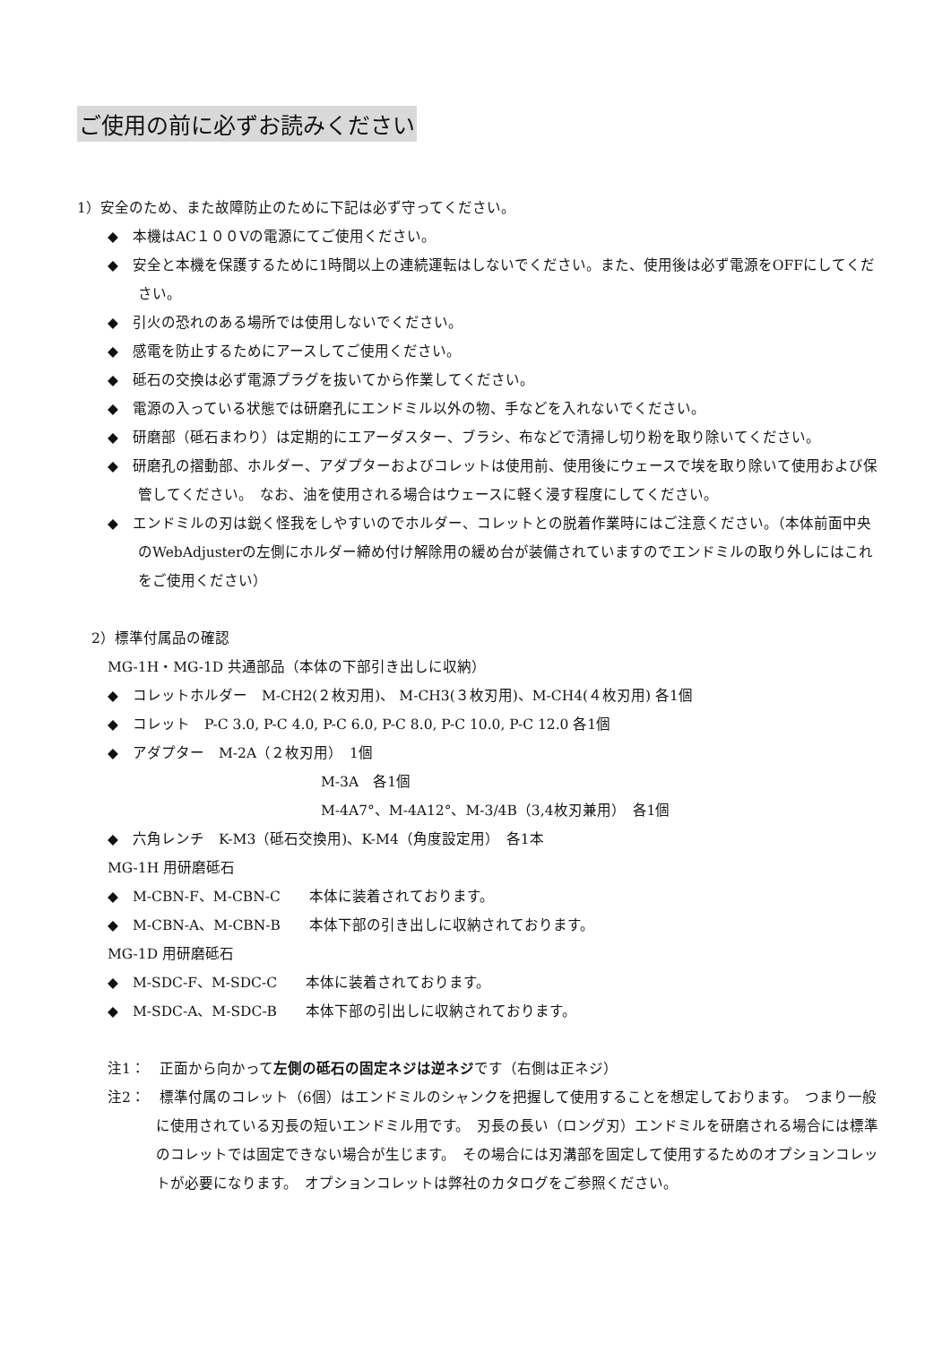ご使用の前に必ずお読みください
1）安全のため、また故障防止のために下記は必ず守ってください。
◆　本機はAC１００Vの電源にてご使用ください。
◆　安全と本機を保護するために1時間以上の連続運転はしないでください。また、使用後は必ず電源をOFFにしてください。
◆　引火の恐れのある場所では使用しないでください。
◆　感電を防止するためにアースしてご使用ください。
◆　砥石の交換は必ず電源プラグを抜いてから作業してください。
◆　電源の入っている状態では研磨孔にエンドミル以外の物、手などを入れないでください。
◆　研磨部（砥石まわり）は定期的にエアーダスター、ブラシ、布などで清掃し切り粉を取り除いてください。
◆　研磨孔の摺動部、ホルダー、アダプターおよびコレットは使用前、使用後にウェースで埃を取り除いて使用および保管してください。　なお、油を使用される場合はウェースに軽く浸す程度にしてください。
◆　エンドミルの刃は鋭く怪我をしやすいのでホルダー、コレットとの脱着作業時にはご注意ください。（本体前面中央のWebAdjusterの左側にホルダー締め付け解除用の緩め台が装備されていますのでエンドミルの取り外しにはこれをご使用ください）
2）標準付属品の確認
MG-1H・MG-1D 共通部品（本体の下部引き出しに収納）
◆　コレットホルダー　M-CH2(２枚刃用)、 M-CH3(３枚刃用)、M-CH4(４枚刃用) 各1個
◆　コレット　P-C 3.0, P-C 4.0, P-C 6.0, P-C 8.0, P-C 10.0, P-C 12.0 各1個
◆　アダプター　M-2A（２枚刃用）　1個
M-3A　各1個
M-4A7°、M-4A12°、M-3/4B（3,4枚刃兼用）　各1個
◆　六角レンチ　K-M3（砥石交換用)、K-M4（角度設定用）　各1本
MG-1H 用研磨砥石
◆　M-CBN-F、M-CBN-C　　本体に装着されております。
◆　M-CBN-A、M-CBN-B　　本体下部の引き出しに収納されております。
MG-1D 用研磨砥石
◆　M-SDC-F、M-SDC-C　　本体に装着されております。
◆　M-SDC-A、M-SDC-B　　本体下部の引出しに収納されております。
注1：　正面から向かって左側の砥石の固定ネジは逆ネジです（右側は正ネジ）
注2：　標準付属のコレット（6個）はエンドミルのシャンクを把握して使用することを想定しております。　つまり一般に使用されている刃長の短いエンドミル用です。　刃長の長い（ロング刃）エンドミルを研磨される場合には標準のコレットでは固定できない場合が生じます。　その場合には刃溝部を固定して使用するためのオプションコレットが必要になります。　オプションコレットは弊社のカタログをご参照ください。